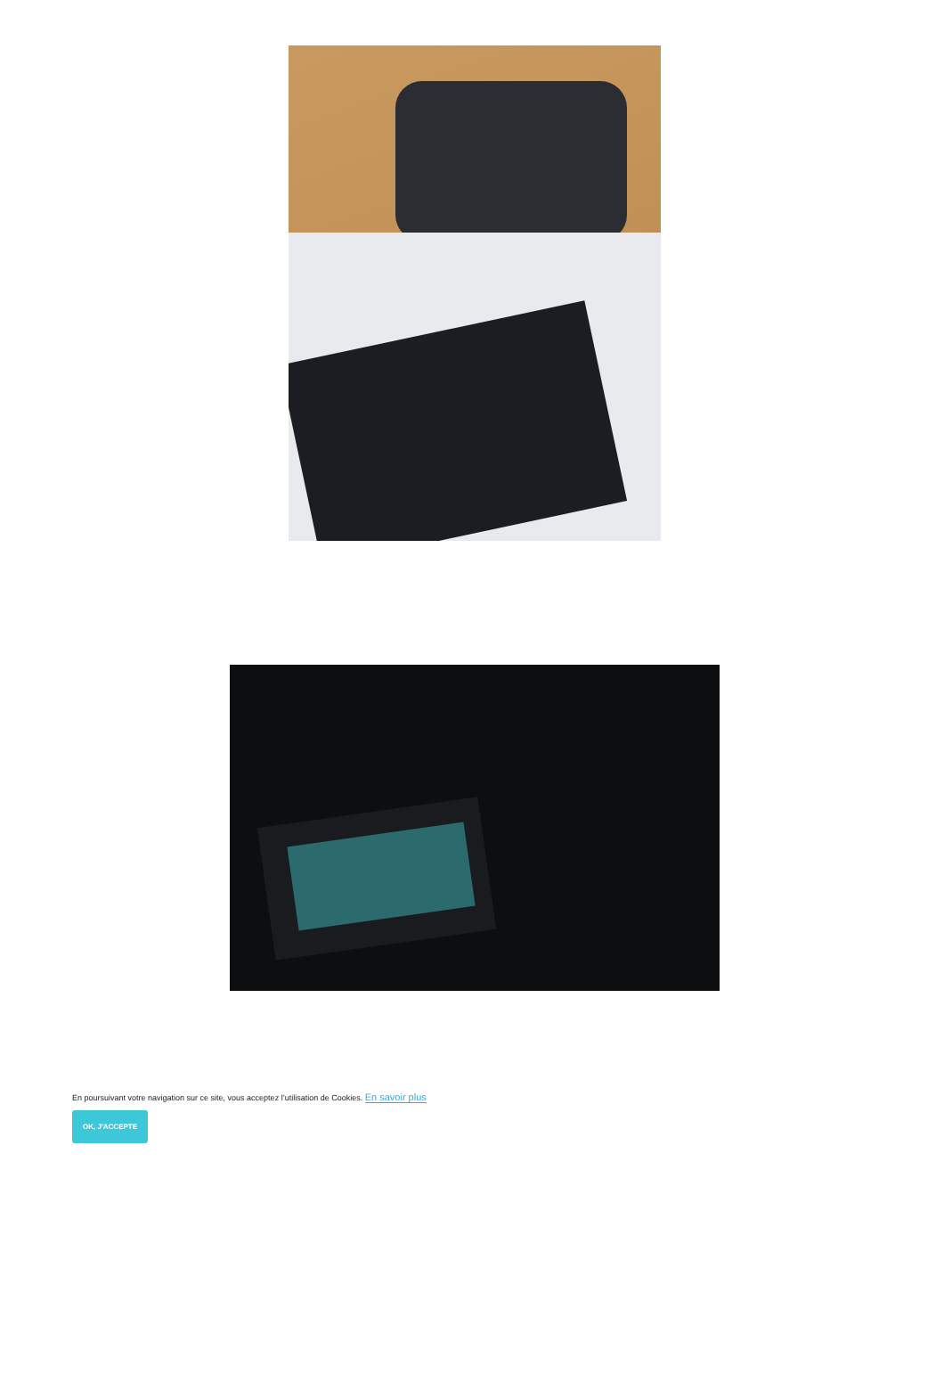En poursuivant votre navigation sur ce site, vous acceptez l’utilisation de Cookies. En savoir plus
OK, J'ACCEPTE